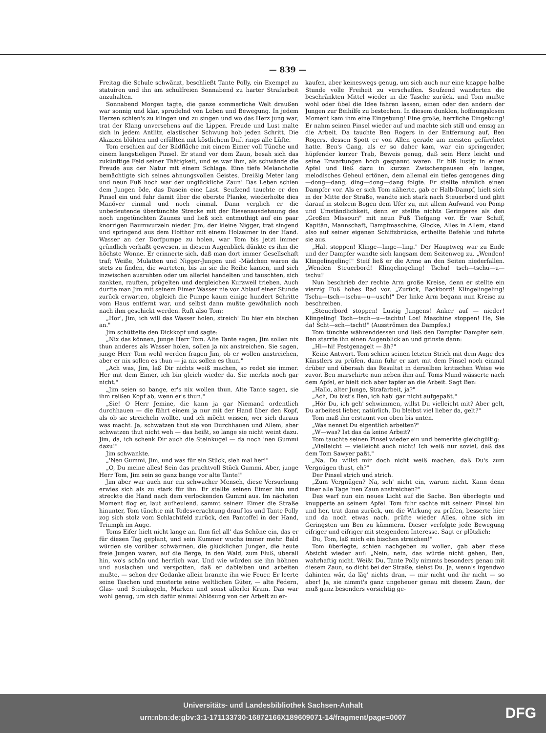— 839 —
Freitag die Schule schwänzt, beschließt Tante Polly, ein Exempel zu statuiren und ihn am schulfreien Sonnabend zu harter Strafarbeit anzuhalten.
Sonnabend Morgen tagte, die ganze sommerliche Welt draußen war sonnig und klar, sprudelnd von Leben und Bewegung. In jedem Herzen schien's zu klingen und zu singen und wo das Herz jung war, trat der Klang unversehens auf die Lippen. Freude und Lust malte sich in jedem Antlitz, elastischer Schwung hob jeden Schritt. Die Akazien blühten und erfüllten mit köstlichem Duft rings alle Lüfte.
Tom erschien auf der Bildfläche mit einem Eimer voll Tünche und einem langstieligen Pinsel. Er stand vor dem Zaun, besah sich das zukünftige Feld seiner Thätigkeit, und es war ihm, als schwände die Freude aus der Natur mit einem Schlage. Eine tiefe Melancholie bemächtigte sich seines ahnungsvollen Geistes. Dreißig Meter lang und neun Fuß hoch war der unglückliche Zaun! Das Leben schien dem Jungen öde, das Dasein eine Last. Seufzend tauchte er den Pinsel ein und fuhr damit über die oberste Planke, wiederholte dies Manöver einmal und noch einmal. Dann verglich er die unbedeutende übertünchte Strecke mit der Riesenausdehnung des noch ungetünchten Zaunes und ließ sich entmuthigt auf ein paar knorrigen Baumwurzeln nieder. Jim, der kleine Nigger, trat singend und springend aus dem Hofthor mit einem Holzeimer in der Hand. Wasser an der Dorfpumpe zu holen, war Tom bis jetzt immer gründlich verhaßt gewesen, in diesem Augenblick dünkte es ihm die höchste Wonne. Er erinnerte sich, daß man dort immer Gesellschaft traf; Weiße, Mulatten und Nigger-Jungen und -Mädchen waren da stets zu finden, die warteten, bis an sie die Reihe kamen, und sich inzwischen ausruhten oder um allerlei handelten und tauschten, sich zankten, rauften, prügelten und dergleichen Kurzweil trieben. Auch durfte man Jim mit seinem Eimer Wasser nie vor Ablauf einer Stunde zurück erwarten, obgleich die Pumpe kaum einige hundert Schritte vom Haus entfernt war, und selbst dann mußte gewöhnlich noch nach ihm geschickt werden. Ruft also Tom:
„Hör', Jim, ich will das Wasser holen, streich' Du hier ein bischen an."
Jim schüttelte den Dickkopf und sagte:
„Nix das können, junge Herr Tom. Alte Tante sagen, Jim sollen nix thun anderes als Wasser holen, sollen ja nix anstreichen. Sie sagen, junge Herr Tom wohl werden fragen Jim, ob er wollen anstreichen, aber er nix sollen es thun — ja nix sollen es thun."
„Ach was, Jim, laß Dir nichts weiß machen, so redet sie immer. Her mit dem Eimer, ich bin gleich wieder da. Sie merkts noch gar nicht."
„Jim seien so bange, er's nix wollen thun. Alte Tante sagen, sie ihm reißen Kopf ab, wenn er's thun."
„Sie! O Herr Jemine, die kann ja gar Niemand ordentlich durchhauen — die fährt einem ja nur mit der Hand über den Kopf, als ob sie streicheln wollte, und ich möcht wissen, wer sich daraus was macht. Ja, schwatzen thut sie von Durchhauen und Allem, aber schwatzen thut nicht weh — das heißt, so lange sie nicht weint dazu. Jim, da, ich schenk Dir auch die Steinkugel — da noch 'nen Gummi dazu!"
Jim schwankte.
„'Nen Gummi, Jim, und was für ein Stück, sieh mal her!"
„O, Du meine alles! Sein das prachtvoll Stück Gummi. Aber, junge Herr Tom, Jim sein so ganz bange vor alte Tante!"
Jim aber war auch nur ein schwacher Mensch, diese Versuchung erwies sich als zu stark für ihn. Er stellte seinen Eimer hin und streckte die Hand nach dem verlockenden Gummi aus. Im nächsten Moment flog er, laut aufheulend, sammt seinem Eimer die Straße hinunter, Tom tünchte mit Todesverachtung drauf los und Tante Polly zog sich stolz vom Schlachtfeld zurück, den Pantoffel in der Hand, Triumph im Auge.
Toms Eifer hielt nicht lange an. Ihm fiel all' das Schöne ein, das er für diesen Tag geplant, und sein Kummer wuchs immer mehr. Bald würden sie vorüber schwärmen, die glücklichen Jungen, die heute freie Jungen waren, auf die Berge, in den Wald, zum Fluß, überall hin, wo's schön und herrlich war. Und wie würden sie ihn höhnen und auslachen und verspotten, daß er dableiben und arbeiten mußte, — schon der Gedanke allein brannte ihn wie Feuer. Er leerte seine Taschen und musterte seine weltlichen Güter, — alte Federn, Glas- und Steinkugeln, Marken und sonst allerlei Kram. Das war wohl genug, um sich dafür einmal Ablösung von der Arbeit zu er-
kaufen, aber keineswegs genug, um sich auch nur eine knappe halbe Stunde volle Freiheit zu verschaffen. Seufzend wanderten die beschränkten Mittel wieder in die Tasche zurück, und Tom mußte wohl oder übel die Idee fahren lassen, einen oder den andern der Jungen zur Beihilfe zu bestechen. In diesem dunklen, hoffnungslosen Moment kam ihm eine Eingebung! Eine große, herrliche Eingebung! Er nahm seinen Pinsel wieder auf und machte sich still und emsig an die Arbeit. Da tauchte Ben Rogers in der Entfernung auf, Ben Rogers, dessen Spott er von Allen gerade am meisten gefürchtet hatte. Ben's Gang, als er so daher kam, war ein springender, hüpfender kurzer Trab, Beweis genug, daß sein Herz leicht und seine Erwartungen hoch gespannt waren. Er biß lustig in einen Apfel und ließ dazu in kurzen Zwischenpausen ein langes, melodisches Geheul ertönen, dem allemal ein tiefes gezogenes ding—dong—dang, ding—dong—dang folgte. Er stellte nämlich einen Dampfer vor. Als er sich Tom näherte, gab er Halb-Dampf, hielt sich in der Mitte der Straße, wandte sich stark nach Steuerbord und glitt darauf in stolzem Bogen dem Ufer zu, mit allem Aufwand von Pomp und Umständlichkeit, denn er stellte nichts Geringeres als den „Großen Missouri" mit neun Fuß Tiefgang vor. Er war Schiff, Kapitän, Mannschaft, Dampfmaschine, Glocke, Alles in Allem, stand also auf seiner eigenen Schiffsbrücke, ertheilte Befehle und führte sie aus.
„Halt stoppen! Klinge—linge—ling." Der Hauptweg war zu Ende und der Dampfer wandte sich langsam dem Seitenweg zu. „Wenden! Klingelingeling!" Steif ließ er die Arme an den Seiten niederfallen. „Wenden Steuerbord! Klingelingeling! Tschu! tsch—tschu—u—tschu!"
Nun beschrieb der rechte Arm große Kreise, denn er stellte ein vierzig Fuß hohes Rad vor. „Zurück, Backbord! Klingelingeling! Tschu—tsch—tschu—u—usch!" Der linke Arm begann nun Kreise zu beschreiben.
„Steuerbord stoppen! Lustig Jungens! Anker auf — nieder! Klingeling! Tsch—tsch—u—tschtu! Los! Maschine stoppen! He, Sie da! Scht—sch—tscht!" (Ausströmen des Dampfes.)
Tom tünchte währenddessen und ließ den Dampfer Dampfer sein. Ben starrte ihn einen Augenblick an und grinste dann:
„Hi—hi! Festgenagelt — äh?"
Keine Antwort. Tom schien seinen letzten Strich mit dem Auge des Künstlers zu prüfen, dann fuhr er zart mit dem Pinsel noch einmal drüber und übersah das Resultat in derselben kritischen Weise wie zuvor. Ben marschirte nun neben ihm auf. Toms Mund wässerte nach dem Apfel, er hielt sich aber tapfer an die Arbeit. Sagt Ben:
„Hallo, alter Junge, Strafarbeit, ja?"
„Ach, Du bist's Ben, ich hab' gar nicht aufgepaßt."
„Hör Du, ich geh' schwimmen, willst Du vielleicht mit? Aber gelt, Du arbeitest lieber, natürlich, Du bleibst viel lieber da, gelt?"
Tom maß ihn erstaunt von oben bis unten.
„Was nennst Du eigentlich arbeiten?"
„W—was? Ist das da keine Arbeit?"
Tom tauchte seinen Pinsel wieder ein und bemerkte gleichgültig:
„Vielleicht — vielleicht auch nicht! Ich weiß nur soviel, daß das dem Tom Sawyer paßt."
„Na, Du willst mir doch nicht weiß machen, daß Du's zum Vergnügen thust, eh?"
Der Pinsel strich und strich.
„Zum Vergnügen? Na, seh' nicht ein, warum nicht. Kann denn Einer alle Tage 'nen Zaun anstreichen?"
Das warf nun ein neues Licht auf die Sache. Ben überlegte und knupperte an seinem Apfel. Tom fuhr sachte mit seinem Pinsel hin und her, trat dann zurück, um die Wirkung zu prüfen, besserte hier und da noch etwas nach, prüfte wieder Alles, ohne sich im Geringsten um Ben zu kümmern. Dieser verfolgte jede Bewegung eifriger und eifriger mit steigendem Interesse. Sagt er plötzlich:
Du, Tom, laß mich ein bischen streichen!"
Tom überlegte, schien nachgeben zu wollen, gab aber diese Absicht wieder auf: „Nein, nein, das würde nicht gehen, Ben, wahrhaftig nicht. Weißt Du, Tante Polly nimmts besonders genau mit diesem Zaun, so dicht bei der Straße, siehst Du. Ja, wenn's irgendwo dahinten wär, da läg' nichts dran, — mir nicht und ihr nicht — so aber! Ja, sie nimmt's ganz ungeheuer genau mit diesem Zaun, der muß ganz besonders vorsichtig ge-
Universitäts- und Landesbibliothek Sachsen-Anhalt
urn:nbn:de:gbv:3:1-171133730-16872166X189609071-14/fragment/page=0007
DFG